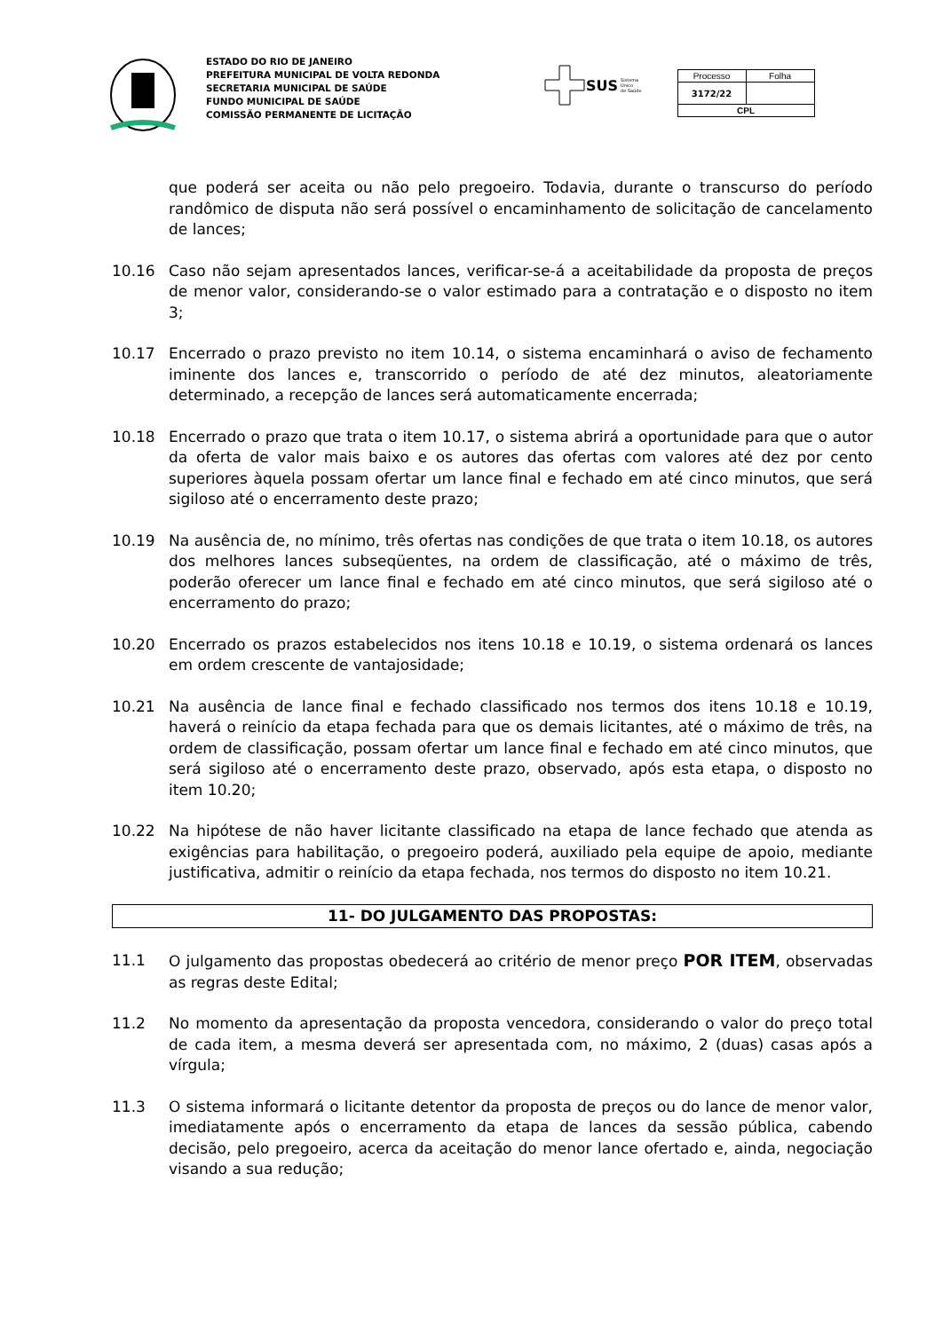ESTADO DO RIO DE JANEIRO
PREFEITURA MUNICIPAL DE VOLTA REDONDA
SECRETARIA MUNICIPAL DE SAÚDE
FUNDO MUNICIPAL DE SAÚDE
COMISSÃO PERMANENTE DE LICITAÇÃO
SUS Sistema
Único
de Saúde
| Processo | Folha |
| 3172/22 | |
| CPL | |
que poderá ser aceita ou não pelo pregoeiro. Todavia, durante o transcurso do período randômico de disputa não será possível o encaminhamento de solicitação de cancelamento de lances;
10.16 Caso não sejam apresentados lances, verificar-se-á a aceitabilidade da proposta de preços de menor valor, considerando-se o valor estimado para a contratação e o disposto no item 3;
10.17 Encerrado o prazo previsto no item 10.14, o sistema encaminhará o aviso de fechamento iminente dos lances e, transcorrido o período de até dez minutos, aleatoriamente determinado, a recepção de lances será automaticamente encerrada;
10.18 Encerrado o prazo que trata o item 10.17, o sistema abrirá a oportunidade para que o autor da oferta de valor mais baixo e os autores das ofertas com valores até dez por cento superiores àquela possam ofertar um lance final e fechado em até cinco minutos, que será sigiloso até o encerramento deste prazo;
10.19 Na ausência de, no mínimo, três ofertas nas condições de que trata o item 10.18, os autores dos melhores lances subseqüentes, na ordem de classificação, até o máximo de três, poderão oferecer um lance final e fechado em até cinco minutos, que será sigiloso até o encerramento do prazo;
10.20 Encerrado os prazos estabelecidos nos itens 10.18 e 10.19, o sistema ordenará os lances em ordem crescente de vantajosidade;
10.21 Na ausência de lance final e fechado classificado nos termos dos itens 10.18 e 10.19, haverá o reinício da etapa fechada para que os demais licitantes, até o máximo de três, na ordem de classificação, possam ofertar um lance final e fechado em até cinco minutos, que será sigiloso até o encerramento deste prazo, observado, após esta etapa, o disposto no item 10.20;
10.22 Na hipótese de não haver licitante classificado na etapa de lance fechado que atenda as exigências para habilitação, o pregoeiro poderá, auxiliado pela equipe de apoio, mediante justificativa, admitir o reinício da etapa fechada, nos termos do disposto no item 10.21.
11- DO JULGAMENTO DAS PROPOSTAS:
11.1 O julgamento das propostas obedecerá ao critério de menor preço POR ITEM, observadas as regras deste Edital;
11.2 No momento da apresentação da proposta vencedora, considerando o valor do preço total de cada item, a mesma deverá ser apresentada com, no máximo, 2 (duas) casas após a vírgula;
11.3 O sistema informará o licitante detentor da proposta de preços ou do lance de menor valor, imediatamente após o encerramento da etapa de lances da sessão pública, cabendo decisão, pelo pregoeiro, acerca da aceitação do menor lance ofertado e, ainda, negociação visando a sua redução;